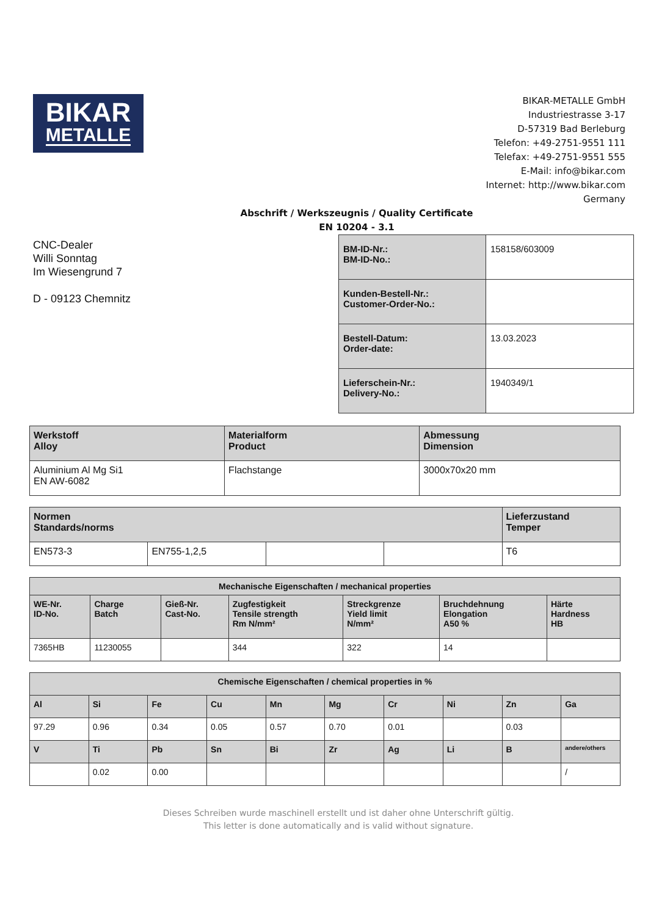BIKAR
METALLE
BIKAR-METALLE GmbH
Industriestrasse 3-17
D-57319 Bad Berleburg
Telefon: +49-2751-9551 111
Telefax: +49-2751-9551 555
E-Mail: info@bikar.com
Internet: http://www.bikar.com
Germany
Abschrift / Werkszeugnis / Quality Certificate
EN 10204 - 3.1
CNC-Dealer
Willi Sonntag
Im Wiesengrund 7
D - 09123 Chemnitz
| BM-ID-Nr.: BM-ID-No.: | 158158/603009 |
| Kunden-Bestell-Nr.: Customer-Order-No.: | |
| Bestell-Datum: Order-date: | 13.03.2023 |
| Lieferschein-Nr.: Delivery-No.: | 1940349/1 |
| Werkstoff Alloy | Materialform Product | Abmessung Dimension |
| --- | --- | --- |
| Aluminium Al Mg Si1 EN AW-6082 | Flachstange | 3000x70x20 mm |
| Normen Standards/norms | | | | Lieferzustand Temper |
| --- | --- | --- | --- | --- |
| EN573-3 | EN755-1,2,5 | | | T6 |
| Mechanische Eigenschaften / mechanical properties | | | | | | |
| --- | --- | --- | --- | --- | --- | --- |
| WE-Nr. ID-No. | Charge Batch | Gieß-Nr. Cast-No. | Zugfestigkeit Tensile strength Rm N/mm² | Streckgrenze Yield limit N/mm² | Bruchdehnung Elongation A50 % | Härte Hardness HB |
| 7365HB | 11230055 | | 344 | 322 | 14 | |
| Chemische Eigenschaften / chemical properties in % | | | | | | | | | |
| --- | --- | --- | --- | --- | --- | --- | --- | --- | --- |
| Al | Si | Fe | Cu | Mn | Mg | Cr | Ni | Zn | Ga |
| 97.29 | 0.96 | 0.34 | 0.05 | 0.57 | 0.70 | 0.01 | | 0.03 | |
| V | Ti | Pb | Sn | Bi | Zr | Ag | Li | B | andere/others |
| | 0.02 | 0.00 | | | | | | | / |
Dieses Schreiben wurde maschinell erstellt und ist daher ohne Unterschrift gültig.
This letter is done automatically and is valid without signature.